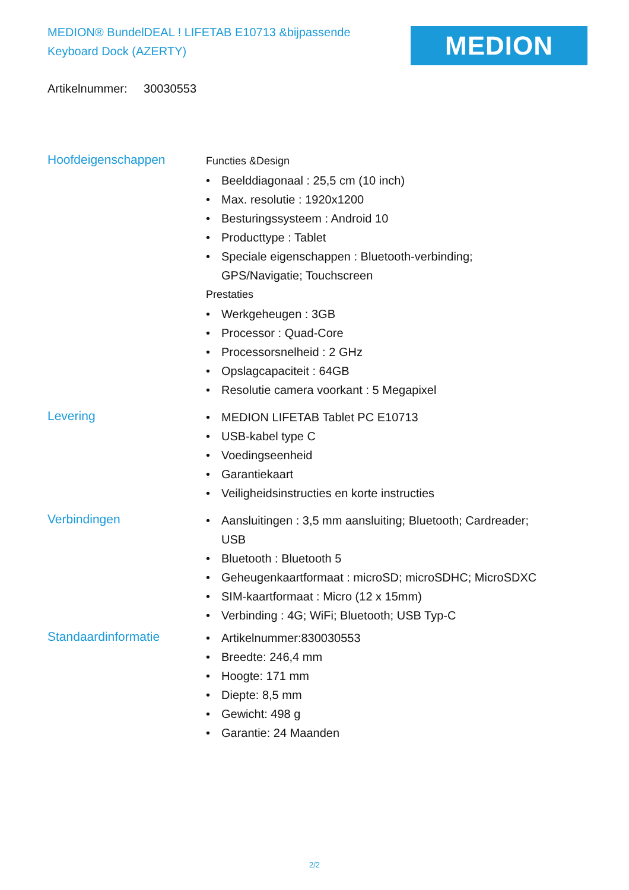MEDION® BundelDEAL ! LIFETAB E10713 &bijpassende Keyboard Dock (AZERTY)
MEDION
Artikelnummer: 30030553
Hoofdeigenschappen
Functies &Design
• Beelddiagonaal : 25,5 cm (10 inch)
• Max. resolutie : 1920x1200
• Besturingssysteem : Android 10
• Producttype : Tablet
• Speciale eigenschappen : Bluetooth-verbinding;
GPS/Navigatie; Touchscreen
Prestaties
• Werkgeheugen : 3GB
• Processor : Quad-Core
• Processorsnelheid : 2 GHz
• Opslagcapaciteit : 64GB
• Resolutie camera voorkant : 5 Megapixel
Levering
• MEDION LIFETAB Tablet PC E10713
• USB-kabel type C
• Voedingseenheid
• Garantiekaart
• Veiligheidsinstructies en korte instructies
Verbindingen
• Aansluitingen : 3,5 mm aansluiting; Bluetooth; Cardreader;
USB
• Bluetooth : Bluetooth 5
• Geheugenkaartformaat : microSD; microSDHC; MicroSDXC
• SIM-kaartformaat : Micro (12 x 15mm)
• Verbinding : 4G; WiFi; Bluetooth; USB Typ-C
Standaardinformatie
• Artikelnummer:830030553
• Breedte: 246,4 mm
• Hoogte: 171 mm
• Diepte: 8,5 mm
• Gewicht: 498 g
• Garantie: 24 Maanden
2/2